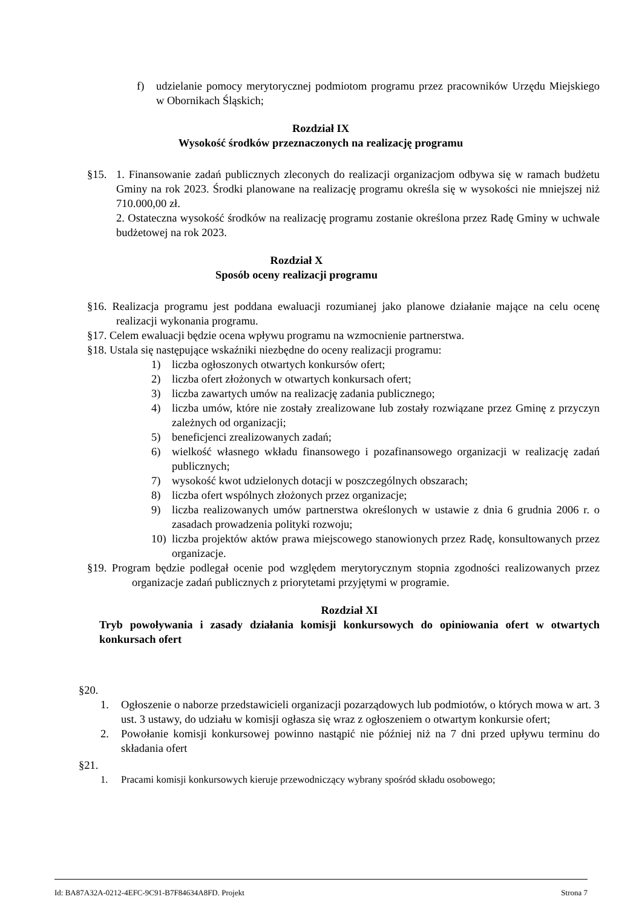f) udzielanie pomocy merytorycznej podmiotom programu przez pracowników Urzędu Miejskiego w Obornikach Śląskich;
Rozdział IX
Wysokość środków przeznaczonych na realizację programu
§15. 1. Finansowanie zadań publicznych zleconych do realizacji organizacjom odbywa się w ramach budżetu Gminy na rok 2023. Środki planowane na realizację programu określa się w wysokości nie mniejszej niż 710.000,00 zł.
2. Ostateczna wysokość środków na realizację programu zostanie określona przez Radę Gminy w uchwale budżetowej na rok 2023.
Rozdział X
Sposób oceny realizacji programu
§16. Realizacja programu jest poddana ewaluacji rozumianej jako planowe działanie mające na celu ocenę realizacji wykonania programu.
§17. Celem ewaluacji będzie ocena wpływu programu na wzmocnienie partnerstwa.
§18. Ustala się następujące wskaźniki niezbędne do oceny realizacji programu:
1) liczba ogłoszonych otwartych konkursów ofert;
2) liczba ofert złożonych w otwartych konkursach ofert;
3) liczba zawartych umów na realizację zadania publicznego;
4) liczba umów, które nie zostały zrealizowane lub zostały rozwiązane przez Gminę z przyczyn zależnych od organizacji;
5) beneficjenci zrealizowanych zadań;
6) wielkość własnego wkładu finansowego i pozafinansowego organizacji w realizację zadań publicznych;
7) wysokość kwot udzielonych dotacji w poszczególnych obszarach;
8) liczba ofert wspólnych złożonych przez organizacje;
9) liczba realizowanych umów partnerstwa określonych w ustawie z dnia 6 grudnia 2006 r. o zasadach prowadzenia polityki rozwoju;
10) liczba projektów aktów prawa miejscowego stanowionych przez Radę, konsultowanych przez organizacje.
§19. Program będzie podlegał ocenie pod względem merytorycznym stopnia zgodności realizowanych przez organizacje zadań publicznych z priorytetami przyjętymi w programie.
Rozdział XI
Tryb powoływania i zasady działania komisji konkursowych do opiniowania ofert w otwartych konkursach ofert
§20.
1. Ogłoszenie o naborze przedstawicieli organizacji pozarządowych lub podmiotów, o których mowa w art. 3 ust. 3 ustawy, do udziału w komisji ogłasza się wraz z ogłoszeniem o otwartym konkursie ofert;
2. Powołanie komisji konkursowej powinno nastąpić nie później niż na 7 dni przed upływu terminu do składania ofert
§21.
1. Pracami komisji konkursowych kieruje przewodniczący wybrany spośród składu osobowego;
Id: BA87A32A-0212-4EFC-9C91-B7F84634A8FD. Projekt Strona 7